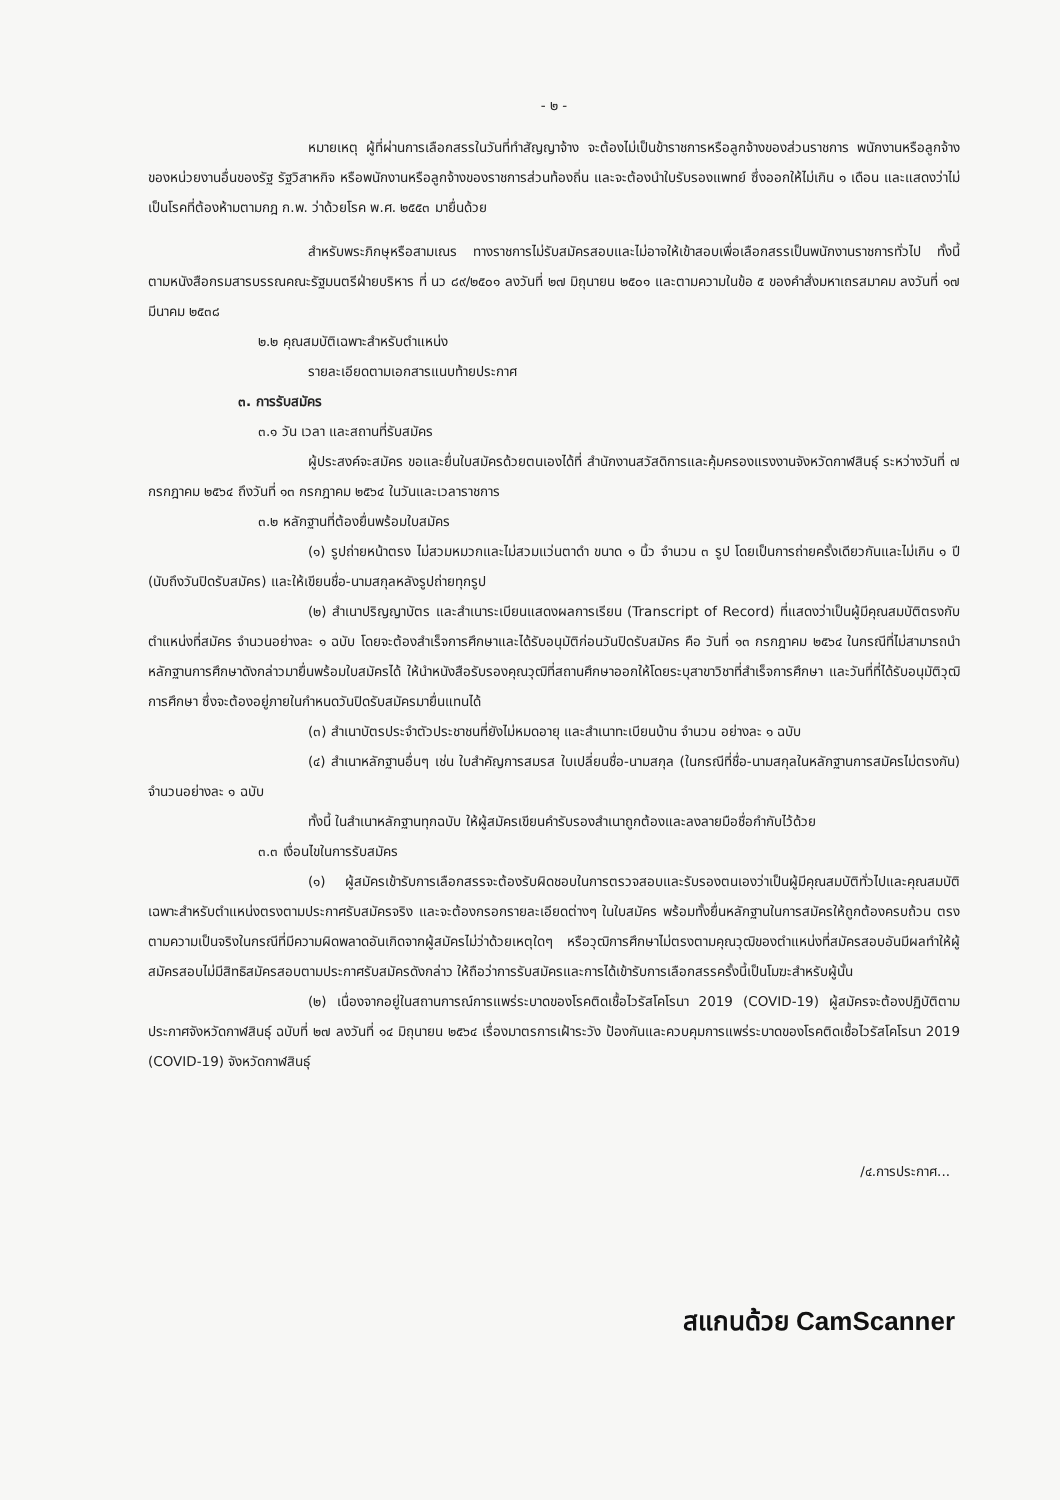- ๒ -
หมายเหตุ ผู้ที่ผ่านการเลือกสรรในวันที่ทำสัญญาจ้าง จะต้องไม่เป็นข้าราชการหรือลูกจ้างของส่วนราชการ พนักงานหรือลูกจ้างของหน่วยงานอื่นของรัฐ รัฐวิสาหกิจ หรือพนักงานหรือลูกจ้างของราชการส่วนท้องถิ่น และจะต้องนำใบรับรองแพทย์ ซึ่งออกให้ไม่เกิน ๑ เดือน และแสดงว่าไม่เป็นโรคที่ต้องห้ามตามกฎ ก.พ. ว่าด้วยโรค พ.ศ. ๒๕๕๓ มายื่นด้วย
สำหรับพระภิกษุหรือสามเณร ทางราชการไม่รับสมัครสอบและไม่อาจให้เข้าสอบเพื่อเลือกสรรเป็นพนักงานราชการทั่วไป ทั้งนี้ ตามหนังสือกรมสารบรรณคณะรัฐมนตรีฝ่ายบริหาร ที่ นว ๘๙/๒๕๐๑ ลงวันที่ ๒๗ มิถุนายน ๒๕๐๑ และตามความในข้อ ๕ ของคำสั่งมหาเถรสมาคม ลงวันที่ ๑๗ มีนาคม ๒๕๓๘
๒.๒ คุณสมบัติเฉพาะสำหรับตำแหน่ง
รายละเอียดตามเอกสารแนบท้ายประกาศ
๓. การรับสมัคร
๓.๑ วัน เวลา และสถานที่รับสมัคร
ผู้ประสงค์จะสมัคร ขอและยื่นใบสมัครด้วยตนเองได้ที่ สำนักงานสวัสดิการและคุ้มครองแรงงานจังหวัดกาฬสินธุ์ ระหว่างวันที่ ๗ กรกฎาคม ๒๕๖๔ ถึงวันที่ ๑๓ กรกฎาคม ๒๕๖๔ ในวันและเวลาราชการ
๓.๒ หลักฐานที่ต้องยื่นพร้อมใบสมัคร
(๑) รูปถ่ายหน้าตรง ไม่สวมหมวกและไม่สวมแว่นตาดำ ขนาด ๑ นิ้ว จำนวน ๓ รูป โดยเป็นการถ่ายครั้งเดียวกันและไม่เกิน ๑ ปี (นับถึงวันปิดรับสมัคร) และให้เขียนชื่อ-นามสกุลหลังรูปถ่ายทุกรูป
(๒) สำเนาปริญญาบัตร และสำเนาระเบียนแสดงผลการเรียน (Transcript of Record) ที่แสดงว่าเป็นผู้มีคุณสมบัติตรงกับตำแหน่งที่สมัคร จำนวนอย่างละ ๑ ฉบับ โดยจะต้องสำเร็จการศึกษาและได้รับอนุมัติก่อนวันปิดรับสมัคร คือ วันที่ ๑๓ กรกฎาคม ๒๕๖๔ ในกรณีที่ไม่สามารถนำหลักฐานการศึกษาดังกล่าวมายื่นพร้อมใบสมัครได้ ให้นำหนังสือรับรองคุณวุฒิที่สถานศึกษาออกให้โดยระบุสาขาวิชาที่สำเร็จการศึกษา และวันที่ที่ได้รับอนุมัติวุฒิการศึกษา ซึ่งจะต้องอยู่ภายในกำหนดวันปิดรับสมัครมายื่นแทนได้
(๓) สำเนาบัตรประจำตัวประชาชนที่ยังไม่หมดอายุ และสำเนาทะเบียนบ้าน จำนวน อย่างละ ๑ ฉบับ
(๔) สำเนาหลักฐานอื่นๆ เช่น ใบสำคัญการสมรส ใบเปลี่ยนชื่อ-นามสกุล (ในกรณีที่ชื่อ-นามสกุลในหลักฐานการสมัครไม่ตรงกัน) จำนวนอย่างละ ๑ ฉบับ
ทั้งนี้ ในสำเนาหลักฐานทุกฉบับ ให้ผู้สมัครเขียนคำรับรองสำเนาถูกต้องและลงลายมือชื่อกำกับไว้ด้วย
๓.๓ เงื่อนไขในการรับสมัคร
(๑) ผู้สมัครเข้ารับการเลือกสรรจะต้องรับผิดชอบในการตรวจสอบและรับรองตนเองว่าเป็นผู้มีคุณสมบัติทั่วไปและคุณสมบัติเฉพาะสำหรับตำแหน่งตรงตามประกาศรับสมัครจริง และจะต้องกรอกรายละเอียดต่างๆ ในใบสมัคร พร้อมทั้งยื่นหลักฐานในการสมัครให้ถูกต้องครบถ้วน ตรงตามความเป็นจริงในกรณีที่มีความผิดพลาดอันเกิดจากผู้สมัครไม่ว่าด้วยเหตุใดๆ หรือวุฒิการศึกษาไม่ตรงตามคุณวุฒิของตำแหน่งที่สมัครสอบอันมีผลทำให้ผู้สมัครสอบไม่มีสิทธิสมัครสอบตามประกาศรับสมัครดังกล่าว ให้ถือว่าการรับสมัครและการได้เข้ารับการเลือกสรรครั้งนี้เป็นโมฆะสำหรับผู้นั้น
(๒) เนื่องจากอยู่ในสถานการณ์การแพร่ระบาดของโรคติดเชื้อไวรัสโคโรนา 2019 (COVID-19) ผู้สมัครจะต้องปฏิบัติตาม ประกาศจังหวัดกาฬสินธุ์ ฉบับที่ ๒๗ ลงวันที่ ๑๔ มิถุนายน ๒๕๖๔ เรื่องมาตรการเฝ้าระวัง ป้องกันและควบคุมการแพร่ระบาดของโรคติดเชื้อไวรัสโคโรนา 2019 (COVID-19) จังหวัดกาฬสินธุ์
/๔.การประกาศ...
สแกนด้วย CamScanner